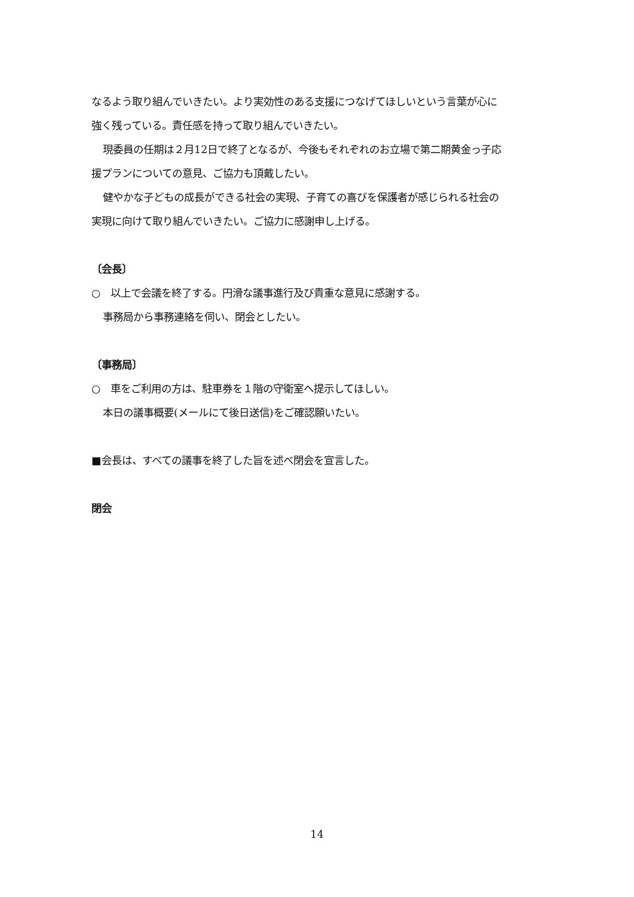なるよう取り組んでいきたい。より実効性のある支援につなげてほしいという言葉が心に
強く残っている。責任感を持って取り組んでいきたい。
現委員の任期は２月12日で終了となるが、今後もそれぞれのお立場で第二期黄金っ子応
援プランについての意見、ご協力も頂戴したい。
健やかな子どもの成長ができる社会の実現、子育ての喜びを保護者が感じられる社会の
実現に向けて取り組んでいきたい。ご協力に感謝申し上げる。
〔会長〕
○　以上で会議を終了する。円滑な議事進行及び貴重な意見に感謝する。
事務局から事務連絡を伺い、閉会としたい。
〔事務局〕
○　車をご利用の方は、駐車券を１階の守衛室へ提示してほしい。
本日の議事概要(メールにて後日送信)をご確認願いたい。
■会長は、すべての議事を終了した旨を述べ閉会を宣言した。
閉会
14